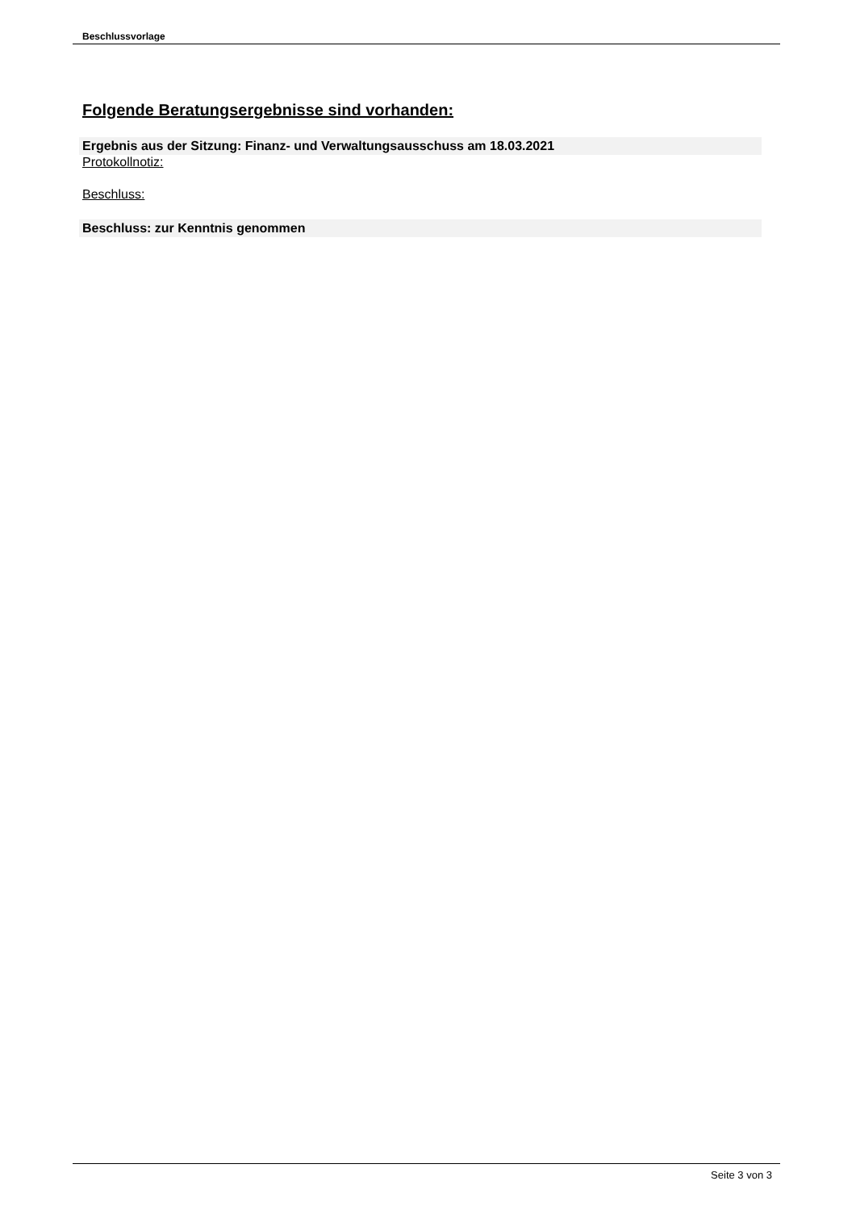Beschlussvorlage
Folgende Beratungsergebnisse sind vorhanden:
Ergebnis aus der Sitzung: Finanz- und Verwaltungsausschuss am 18.03.2021
Protokollnotiz:
Beschluss:
Beschluss: zur Kenntnis genommen
Seite 3 von 3